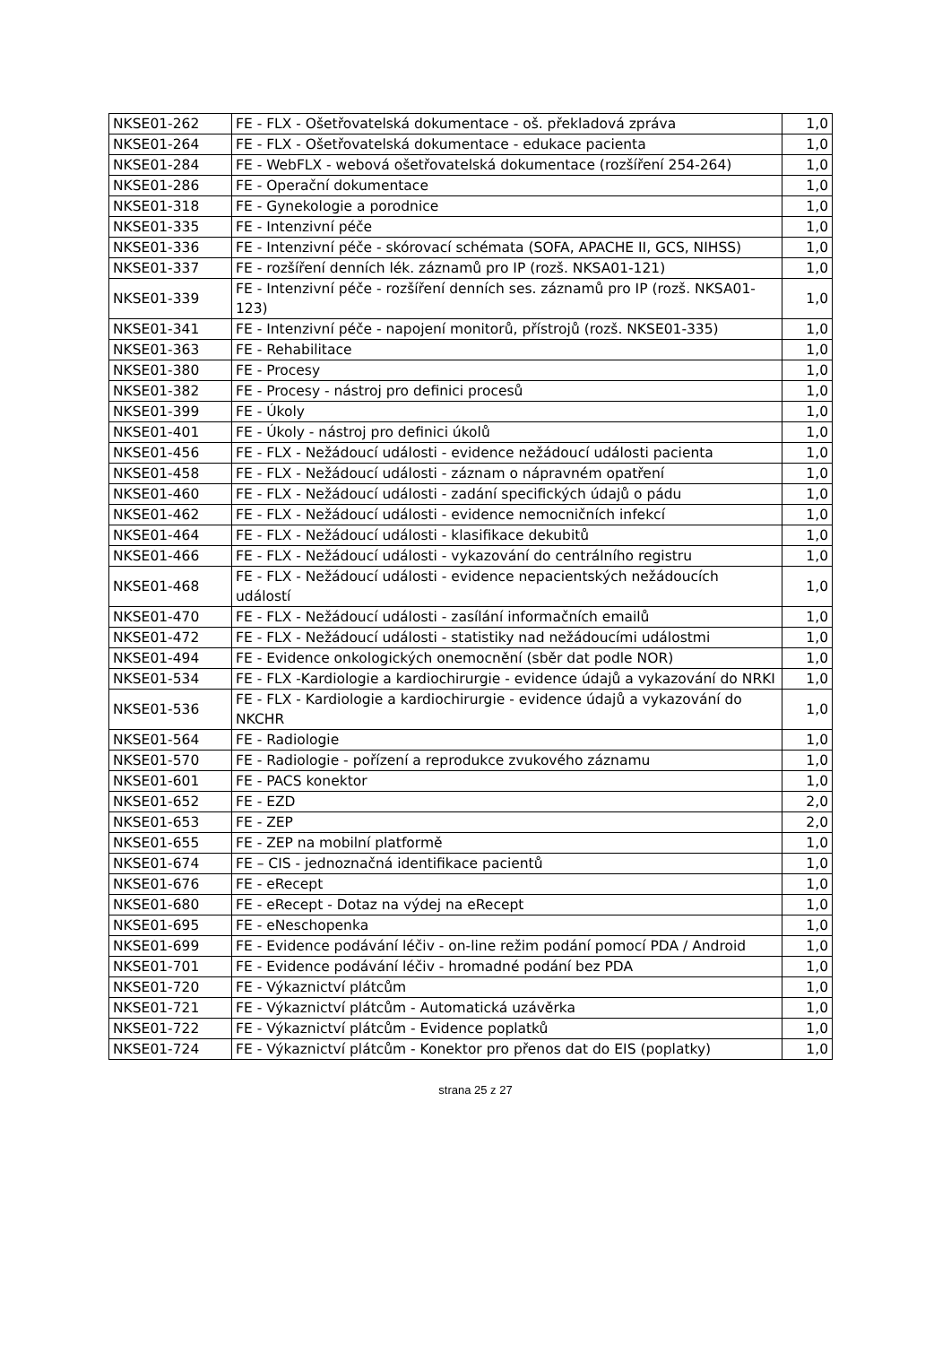| NKSE01-262 | FE - FLX - Ošetřovatelská dokumentace - oš. překladová zpráva | 1,0 |
| NKSE01-264 | FE - FLX - Ošetřovatelská dokumentace - edukace pacienta | 1,0 |
| NKSE01-284 | FE - WebFLX - webová ošetřovatelská dokumentace (rozšíření 254-264) | 1,0 |
| NKSE01-286 | FE - Operační dokumentace | 1,0 |
| NKSE01-318 | FE - Gynekologie a porodnice | 1,0 |
| NKSE01-335 | FE - Intenzivní péče | 1,0 |
| NKSE01-336 | FE - Intenzivní péče - skórovací schémata (SOFA, APACHE II, GCS, NIHSS) | 1,0 |
| NKSE01-337 | FE - rozšíření denních lék. záznamů pro IP (rozš. NKSA01-121) | 1,0 |
| NKSE01-339 | FE - Intenzivní péče - rozšíření denních ses. záznamů pro IP (rozš. NKSA01-123) | 1,0 |
| NKSE01-341 | FE - Intenzivní péče - napojení monitorů, přístrojů (rozš. NKSE01-335) | 1,0 |
| NKSE01-363 | FE - Rehabilitace | 1,0 |
| NKSE01-380 | FE - Procesy | 1,0 |
| NKSE01-382 | FE - Procesy - nástroj pro definici procesů | 1,0 |
| NKSE01-399 | FE - Úkoly | 1,0 |
| NKSE01-401 | FE - Úkoly - nástroj pro definici úkolů | 1,0 |
| NKSE01-456 | FE - FLX - Nežádoucí události - evidence nežádoucí události pacienta | 1,0 |
| NKSE01-458 | FE - FLX - Nežádoucí události - záznam o nápravném opatření | 1,0 |
| NKSE01-460 | FE - FLX - Nežádoucí události - zadání specifických údajů o pádu | 1,0 |
| NKSE01-462 | FE - FLX - Nežádoucí události - evidence nemocničních infekcí | 1,0 |
| NKSE01-464 | FE - FLX - Nežádoucí události - klasifikace dekubitů | 1,0 |
| NKSE01-466 | FE - FLX - Nežádoucí události - vykazování do centrálního registru | 1,0 |
| NKSE01-468 | FE - FLX - Nežádoucí události - evidence nepacientských nežádoucích událostí | 1,0 |
| NKSE01-470 | FE - FLX - Nežádoucí události - zasílání informačních emailů | 1,0 |
| NKSE01-472 | FE - FLX - Nežádoucí události - statistiky nad nežádoucími událostmi | 1,0 |
| NKSE01-494 | FE - Evidence onkologických onemocnění (sběr dat podle NOR) | 1,0 |
| NKSE01-534 | FE - FLX -Kardiologie a kardiochirurgie - evidence údajů a vykazování do NRKI | 1,0 |
| NKSE01-536 | FE - FLX - Kardiologie a kardiochirurgie - evidence údajů a vykazování do NKCHR | 1,0 |
| NKSE01-564 | FE - Radiologie | 1,0 |
| NKSE01-570 | FE - Radiologie - pořízení a reprodukce zvukového záznamu | 1,0 |
| NKSE01-601 | FE - PACS konektor | 1,0 |
| NKSE01-652 | FE - EZD | 2,0 |
| NKSE01-653 | FE - ZEP | 2,0 |
| NKSE01-655 | FE - ZEP na mobilní platformě | 1,0 |
| NKSE01-674 | FE – CIS - jednoznačná identifikace pacientů | 1,0 |
| NKSE01-676 | FE - eRecept | 1,0 |
| NKSE01-680 | FE - eRecept - Dotaz na výdej na eRecept | 1,0 |
| NKSE01-695 | FE - eNeschopenka | 1,0 |
| NKSE01-699 | FE - Evidence podávání léčiv - on-line režim podání pomocí PDA / Android | 1,0 |
| NKSE01-701 | FE - Evidence podávání léčiv - hromadné podání bez PDA | 1,0 |
| NKSE01-720 | FE - Výkaznictví plátcům | 1,0 |
| NKSE01-721 | FE - Výkaznictví plátcům - Automatická uzávěrka | 1,0 |
| NKSE01-722 | FE - Výkaznictví plátcům - Evidence poplatků | 1,0 |
| NKSE01-724 | FE - Výkaznictví plátcům - Konektor pro přenos dat do EIS (poplatky) | 1,0 |
strana 25 z 27